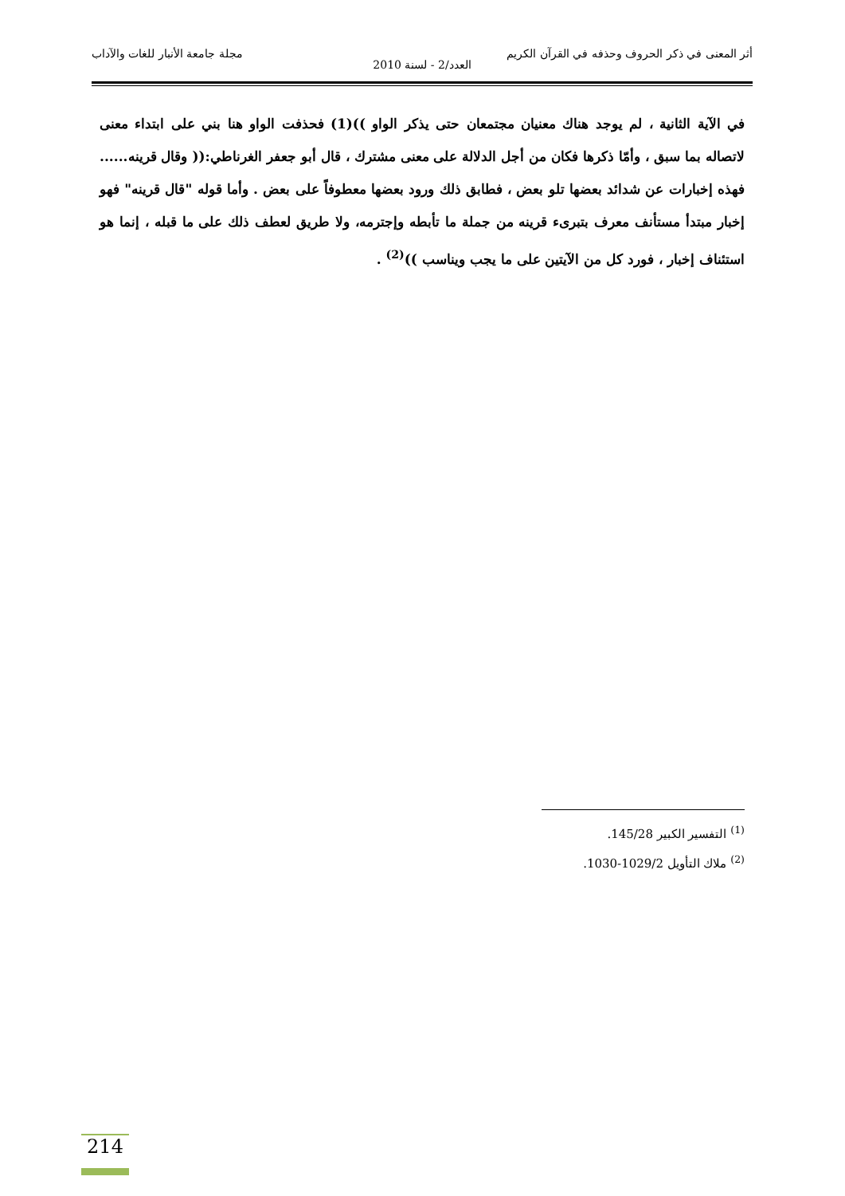أثر المعنى في ذكر الحروف وحذفه في القرآن الكريم مجلة جامعة الأنبار للغات والآداب
العدد/2 - لسنة 2010
في الآية الثانية ، لم يوجد هناك معنيان مجتمعان حتى يذكر الواو ))(1) فحذفت الواو هنا بني على ابتداء معنى لاتصاله بما سبق ، وأمّا ذكرها فكان من أجل الدلالة على معنى مشترك ، قال أبو جعفر الغرناطي:(( وقال قرينه...... فهذه إخبارات عن شدائد بعضها تلو بعض ، فطابق ذلك ورود بعضها معطوفاً على بعض . وأما قوله "قال قرينه" فهو إخبار مبتدأ مستأنف معرف بتبرىء قرينه من جملة ما تأبطه وإجترمه، ولا طريق لعطف ذلك على ما قبله ، إنما هو استئناف إخبار ، فورد كل من الآيتين على ما يجب ويناسب ))<sup>(2)</sup> .
<sup>(1)</sup> التفسير الكبير 145/28.
<sup>(2)</sup> ملاك التأويل 1029/2-1030.
214